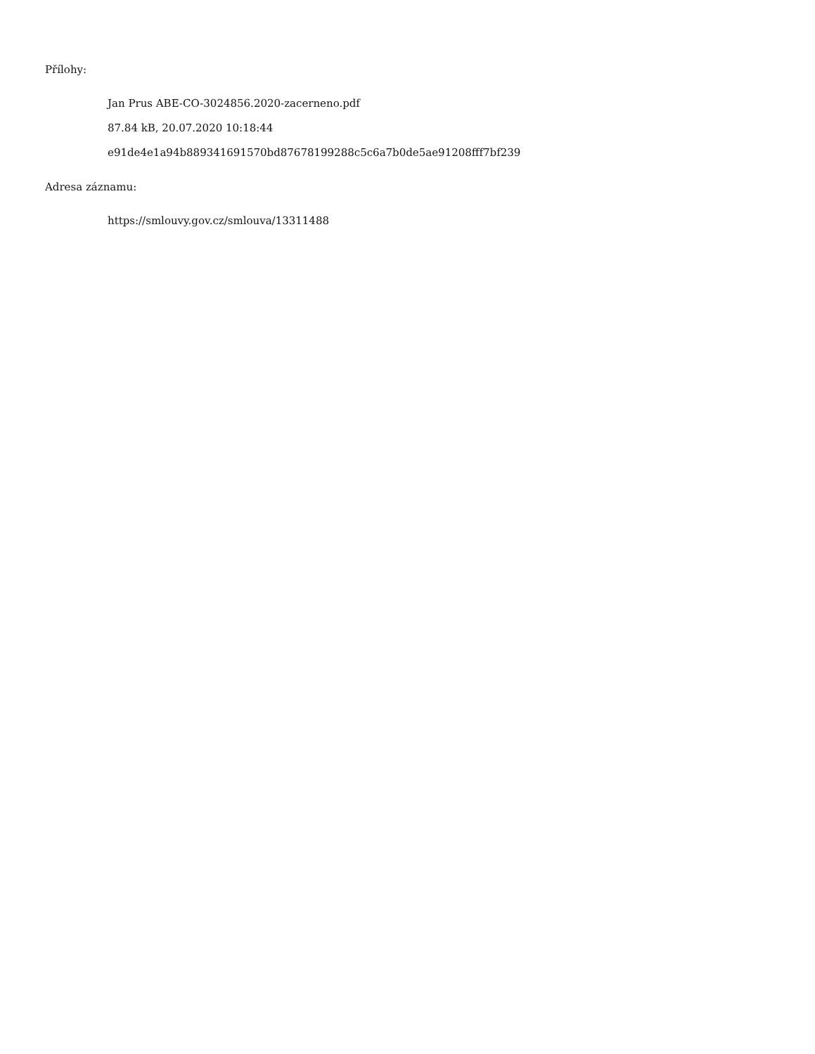Přílohy:
Jan Prus ABE-CO-3024856.2020-zacerneno.pdf
87.84 kB, 20.07.2020 10:18:44
e91de4e1a94b889341691570bd87678199288c5c6a7b0de5ae91208fff7bf239
Adresa záznamu:
https://smlouvy.gov.cz/smlouva/13311488